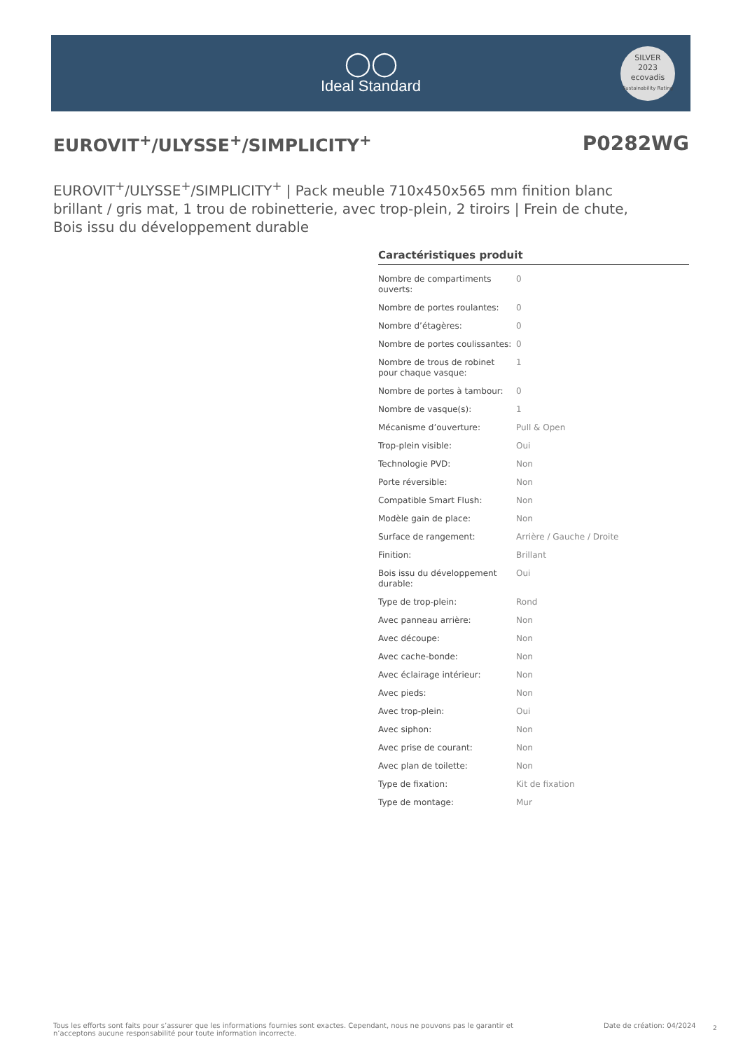◯◯
Ideal Standard
SILVER
2023
ecovadis
Sustainability Rating
EUROVIT<sup>+</sup>/ULYSSE<sup>+</sup>/SIMPLICITY<sup>+</sup> P0282WG
EUROVIT<sup>+</sup>/ULYSSE<sup>+</sup>/SIMPLICITY<sup>+</sup> | Pack meuble 710x450x565 mm finition blanc brillant / gris mat, 1 trou de robinetterie, avec trop-plein, 2 tiroirs | Frein de chute, Bois issu du développement durable
Caractéristiques produit
| Nombre de compartiments ouverts: | 0 |
| Nombre de portes roulantes: | 0 |
| Nombre d’étagères: | 0 |
| Nombre de portes coulissantes: | 0 |
| Nombre de trous de robinet pour chaque vasque: | 1 |
| Nombre de portes à tambour: | 0 |
| Nombre de vasque(s): | 1 |
| Mécanisme d’ouverture: | Pull & Open |
| Trop-plein visible: | Oui |
| Technologie PVD: | Non |
| Porte réversible: | Non |
| Compatible Smart Flush: | Non |
| Modèle gain de place: | Non |
| Surface de rangement: | Arrière / Gauche / Droite |
| Finition: | Brillant |
| Bois issu du développement durable: | Oui |
| Type de trop-plein: | Rond |
| Avec panneau arrière: | Non |
| Avec découpe: | Non |
| Avec cache-bonde: | Non |
| Avec éclairage intérieur: | Non |
| Avec pieds: | Non |
| Avec trop-plein: | Oui |
| Avec siphon: | Non |
| Avec prise de courant: | Non |
| Avec plan de toilette: | Non |
| Type de fixation: | Kit de fixation |
| Type de montage: | Mur |
Tous les efforts sont faits pour s’assurer que les informations fournies sont exactes. Cependant, nous ne pouvons pas le garantir et n’acceptons aucune responsabilité pour toute information incorrecte.
Date de création: 04/2024 2